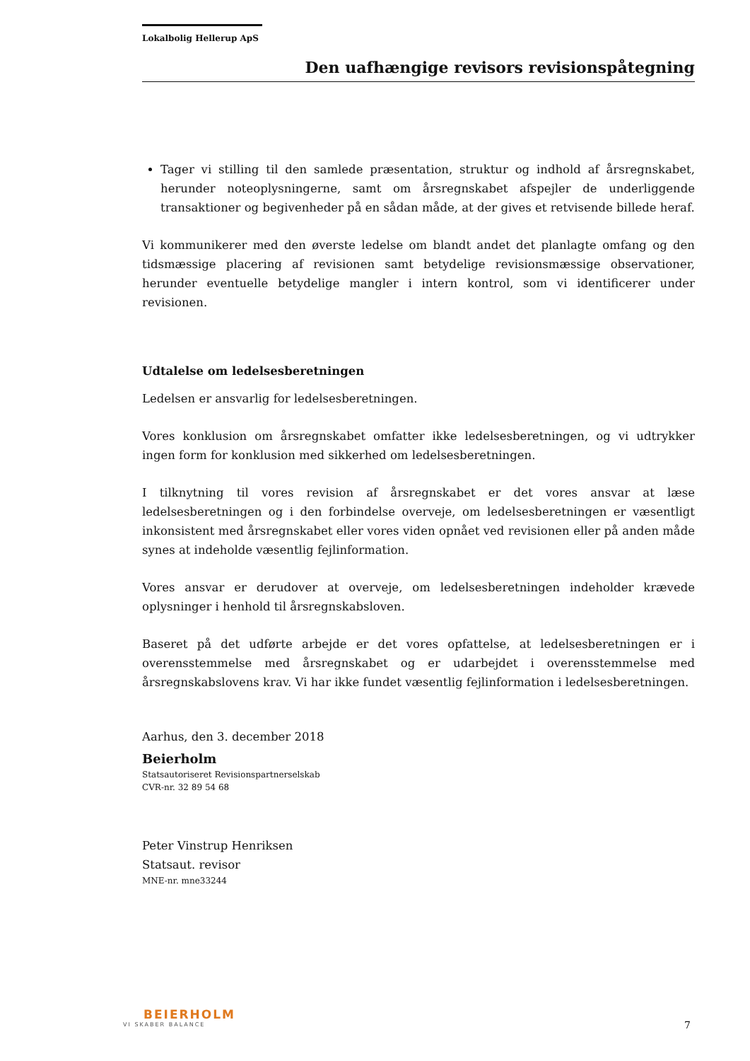Lokalbolig Hellerup ApS
Den uafhængige revisors revisionspåtegning
Tager vi stilling til den samlede præsentation, struktur og indhold af årsregnskabet, herunder noteoplysningerne, samt om årsregnskabet afspejler de underliggende transaktioner og begivenheder på en sådan måde, at der gives et retvisende billede heraf.
Vi kommunikerer med den øverste ledelse om blandt andet det planlagte omfang og den tidsmæssige placering af revisionen samt betydelige revisionsmæssige observationer, herunder eventuelle betydelige mangler i intern kontrol, som vi identificerer under revisionen.
Udtalelse om ledelsesberetningen
Ledelsen er ansvarlig for ledelsesberetningen.
Vores konklusion om årsregnskabet omfatter ikke ledelsesberetningen, og vi udtrykker ingen form for konklusion med sikkerhed om ledelsesberetningen.
I tilknytning til vores revision af årsregnskabet er det vores ansvar at læse ledelsesberetningen og i den forbindelse overveje, om ledelsesberetningen er væsentligt inkonsistent med årsregnskabet eller vores viden opnået ved revisionen eller på anden måde synes at indeholde væsentlig fejlinformation.
Vores ansvar er derudover at overveje, om ledelsesberetningen indeholder krævede oplysninger i henhold til årsregnskabsloven.
Baseret på det udførte arbejde er det vores opfattelse, at ledelsesberetningen er i overensstemmelse med årsregnskabet og er udarbejdet i overensstemmelse med årsregnskabslovens krav. Vi har ikke fundet væsentlig fejlinformation i ledelsesberetningen.
Aarhus, den 3. december 2018
Beierholm
Statsautoriseret Revisionspartnerselskab
CVR-nr. 32 89 54 68
Peter Vinstrup Henriksen
Statsaut. revisor
MNE-nr. mne33244
BEIERHOLM
VI SKABER BALANCE
7